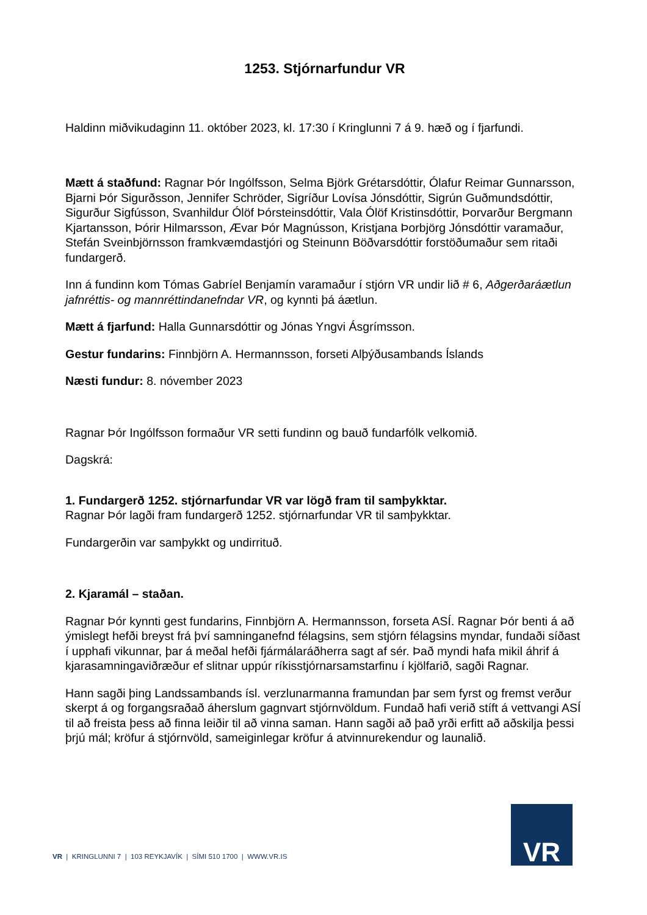1253. Stjórnarfundur VR
Haldinn miðvikudaginn 11. október 2023, kl. 17:30 í Kringlunni 7 á 9. hæð og í fjarfundi.
Mætt á staðfund: Ragnar Þór Ingólfsson, Selma Björk Grétarsdóttir, Ólafur Reimar Gunnarsson, Bjarni Þór Sigurðsson, Jennifer Schröder, Sigríður Lovísa Jónsdóttir, Sigrún Guðmundsdóttir, Sigurður Sigfússon, Svanhildur Ólöf Þórsteinsdóttir, Vala Ólöf Kristinsdóttir, Þorvarður Bergmann Kjartansson, Þórir Hilmarsson, Ævar Þór Magnússon, Kristjana Þorbjörg Jónsdóttir varamaður, Stefán Sveinbjörnsson framkvæmdastjóri og Steinunn Böðvarsdóttir forstöðumaður sem ritaði fundargerð.
Inn á fundinn kom Tómas Gabríel Benjamín varamaður í stjórn VR undir lið # 6, Aðgerðaráætlun jafnréttis- og mannréttindanefndar VR, og kynnti þá áætlun.
Mætt á fjarfund: Halla Gunnarsdóttir og Jónas Yngvi Ásgrímsson.
Gestur fundarins: Finnbjörn A. Hermannsson, forseti Alþýðusambands Íslands
Næsti fundur: 8. nóvember 2023
Ragnar Þór Ingólfsson formaður VR setti fundinn og bauð fundarfólk velkomið.
Dagskrá:
1. Fundargerð 1252. stjórnarfundar VR var lögð fram til samþykktar.
Ragnar Þór lagði fram fundargerð 1252. stjórnarfundar VR til samþykktar.
Fundargerðin var samþykkt og undirrituð.
2. Kjaramál – staðan.
Ragnar Þór kynnti gest fundarins, Finnbjörn A. Hermannsson, forseta ASÍ. Ragnar Þór benti á að ýmislegt hefði breyst frá því samninganefnd félagsins, sem stjórn félagsins myndar, fundaði síðast í upphafi vikunnar, þar á meðal hefði fjármálaráðherra sagt af sér. Það myndi hafa mikil áhrif á kjarasamningaviðræður ef slitnar uppúr ríkisstjórnarsamstarfinu í kjölfarið, sagði Ragnar.
Hann sagði þing Landssambands ísl. verzlunarmanna framundan þar sem fyrst og fremst verður skerpt á og forgangsraðað áherslum gagnvart stjórnvöldum. Fundað hafi verið stíft á vettvangi ASÍ til að freista þess að finna leiðir til að vinna saman. Hann sagði að það yrði erfitt að aðskilja þessi þrjú mál; kröfur á stjórnvöld, sameiginlegar kröfur á atvinnurekendur og launalið.
VR | KRINGLUNNI 7 | 103 REYKJAVÍK | SÍMI 510 1700 | WWW.VR.IS
VR